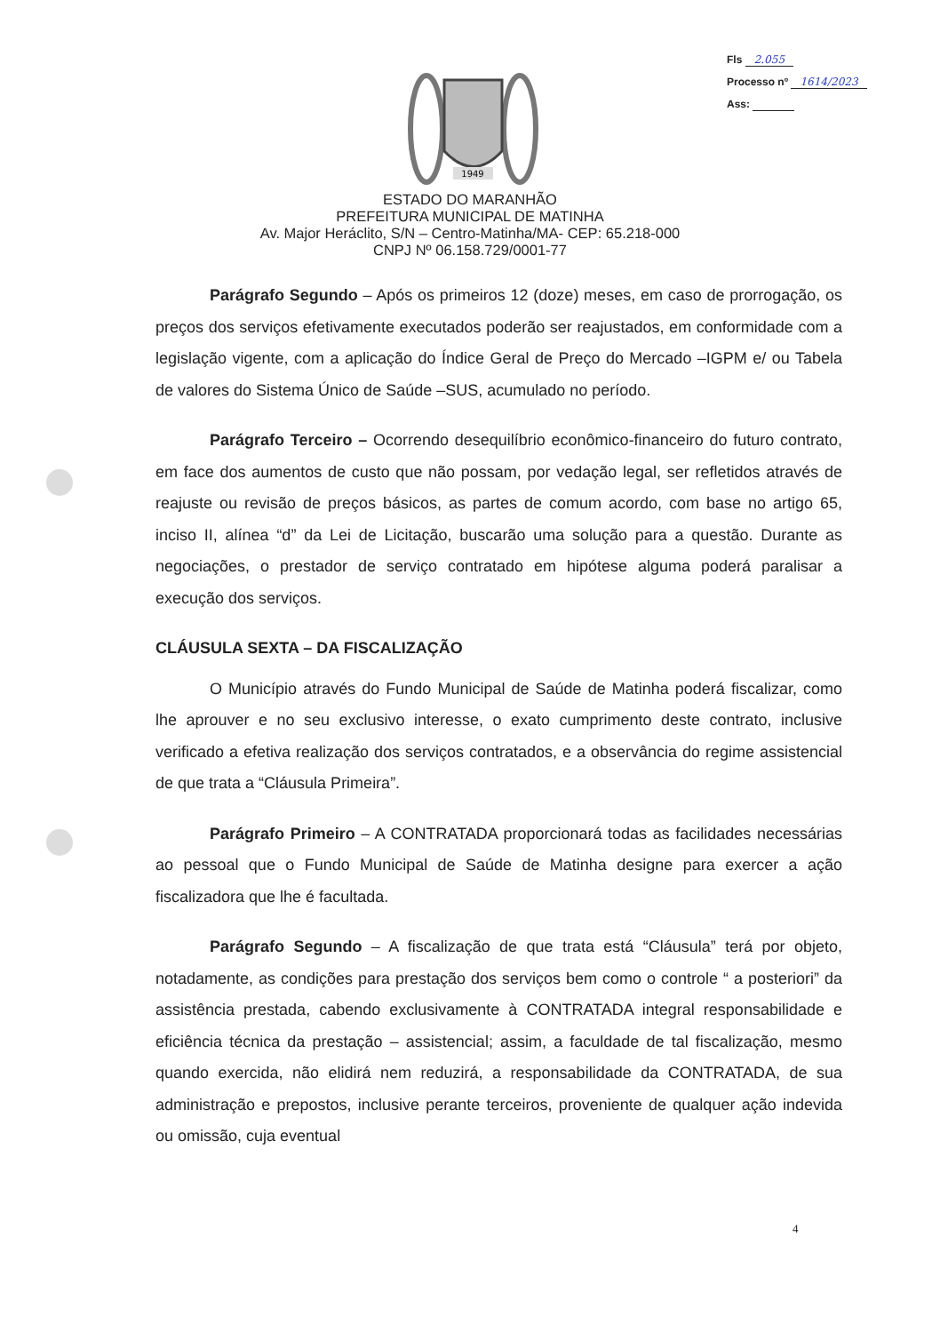Fls 2.055
Processo nº 1614/2023
Ass:
1949
ESTADO DO MARANHÃO
PREFEITURA MUNICIPAL DE MATINHA
Av. Major Heráclito, S/N – Centro-Matinha/MA- CEP: 65.218-000
CNPJ Nº 06.158.729/0001-77
Parágrafo Segundo – Após os primeiros 12 (doze) meses, em caso de prorrogação, os preços dos serviços efetivamente executados poderão ser reajustados, em conformidade com a legislação vigente, com a aplicação do Índice Geral de Preço do Mercado –IGPM e/ ou Tabela de valores do Sistema Único de Saúde –SUS, acumulado no período.
Parágrafo Terceiro – Ocorrendo desequilíbrio econômico-financeiro do futuro contrato, em face dos aumentos de custo que não possam, por vedação legal, ser refletidos através de reajuste ou revisão de preços básicos, as partes de comum acordo, com base no artigo 65, inciso II, alínea “d” da Lei de Licitação, buscarão uma solução para a questão. Durante as negociações, o prestador de serviço contratado em hipótese alguma poderá paralisar a execução dos serviços.
CLÁUSULA SEXTA – DA FISCALIZAÇÃO
O Município através do Fundo Municipal de Saúde de Matinha poderá fiscalizar, como lhe aprouver e no seu exclusivo interesse, o exato cumprimento deste contrato, inclusive verificado a efetiva realização dos serviços contratados, e a observância do regime assistencial de que trata a “Cláusula Primeira”.
Parágrafo Primeiro – A CONTRATADA proporcionará todas as facilidades necessárias ao pessoal que o Fundo Municipal de Saúde de Matinha designe para exercer a ação fiscalizadora que lhe é facultada.
Parágrafo Segundo – A fiscalização de que trata está “Cláusula” terá por objeto, notadamente, as condições para prestação dos serviços bem como o controle “ a posteriori” da assistência prestada, cabendo exclusivamente à CONTRATADA integral responsabilidade e eficiência técnica da prestação – assistencial; assim, a faculdade de tal fiscalização, mesmo quando exercida, não elidirá nem reduzirá, a responsabilidade da CONTRATADA, de sua administração e prepostos, inclusive perante terceiros, proveniente de qualquer ação indevida ou omissão, cuja eventual
4